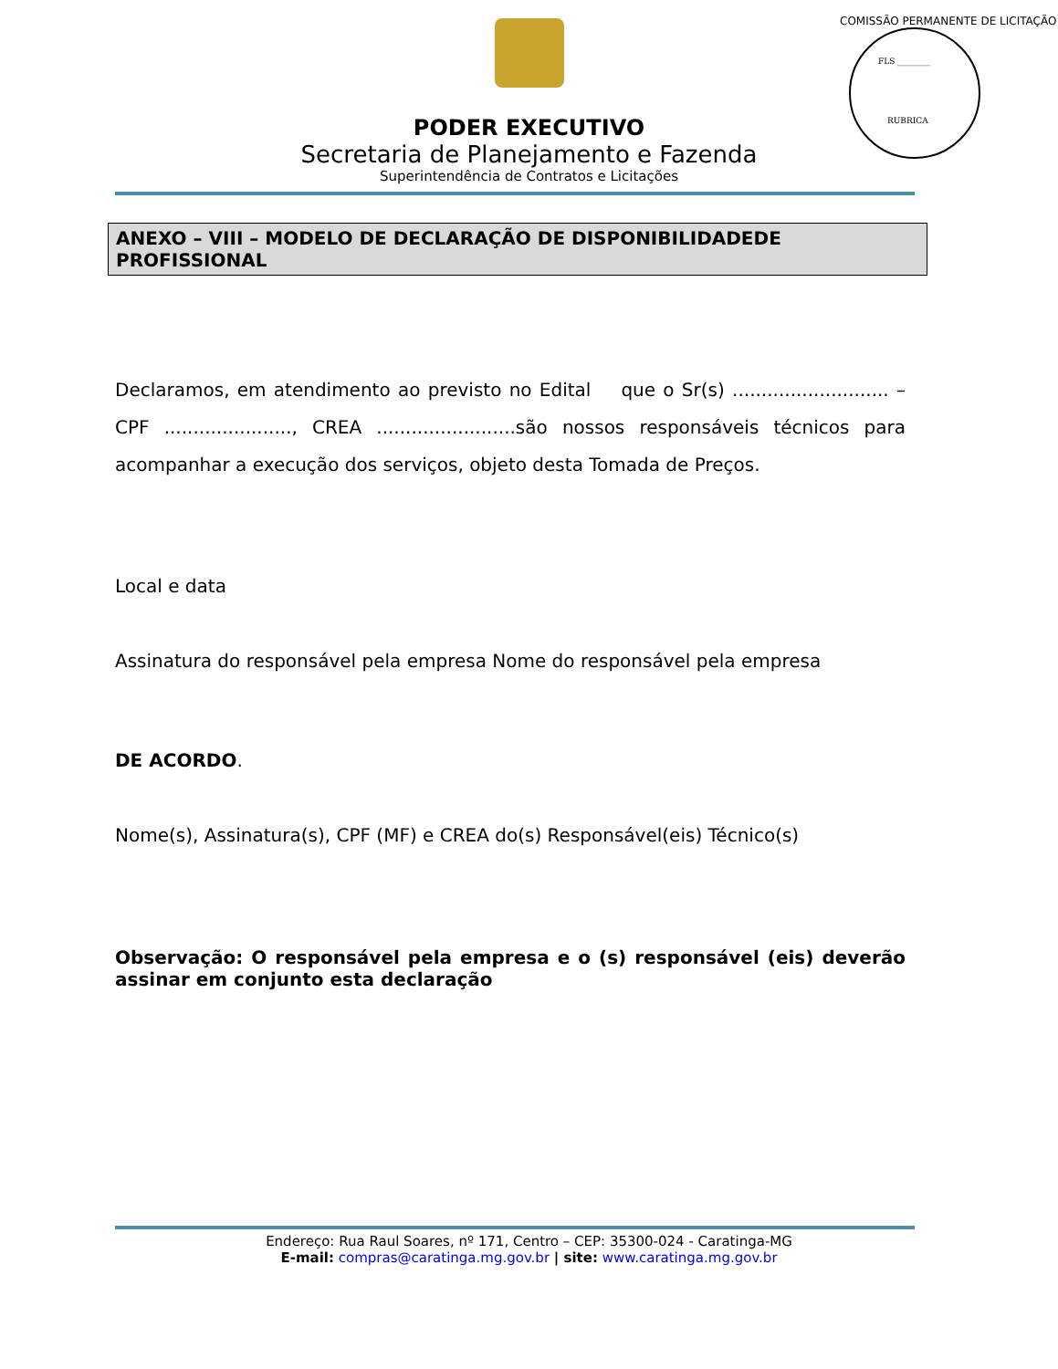PODER EXECUTIVO
Secretaria de Planejamento e Fazenda
Superintendência de Contratos e Licitações
FLS ________
RUBRICA
COMISSÃO PERMANENTE DE LICITAÇÃO
ANEXO – VIII – MODELO DE DECLARAÇÃO DE DISPONIBILIDADEDE PROFISSIONAL
Declaramos, em atendimento ao previsto no Edital que o Sr(s) ........................... – CPF ......................, CREA ........................são nossos responsáveis técnicos para acompanhar a execução dos serviços, objeto desta Tomada de Preços.
Local e data
Assinatura do responsável pela empresa Nome do responsável pela empresa
DE ACORDO.
Nome(s), Assinatura(s), CPF (MF) e CREA do(s) Responsável(eis) Técnico(s)
Observação: O responsável pela empresa e o (s) responsável (eis) deverão assinar em conjunto esta declaração
Endereço: Rua Raul Soares, nº 171, Centro – CEP: 35300-024 - Caratinga-MG
E-mail: compras@caratinga.mg.gov.br | site: www.caratinga.mg.gov.br